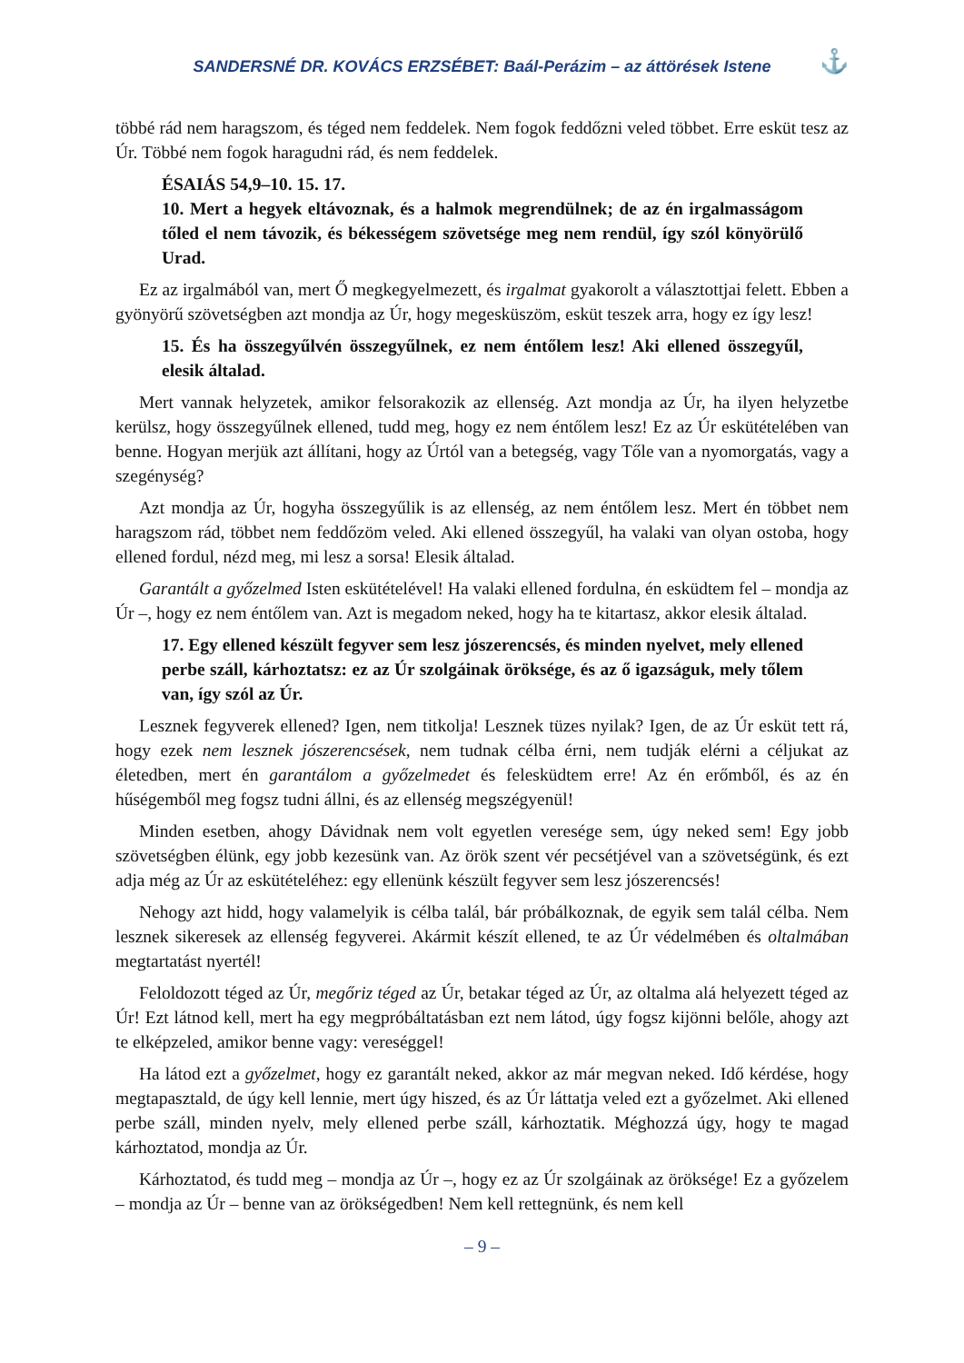SANDERSNÉ DR. KOVÁCS ERZSÉBET: Baál-Perázim – az áttörések Istene ⚓
többé rád nem haragszom, és téged nem feddelek. Nem fogok feddőzni veled többet. Erre esküt tesz az Úr. Többé nem fogok haragudni rád, és nem feddelek.
ÉSAIÁS 54,9–10. 15. 17.
10. Mert a hegyek eltávoznak, és a halmok megrendülnek; de az én irgalmasságom tőled el nem távozik, és békességem szövetsége meg nem rendül, így szól könyörülő Urad.
Ez az irgalmából van, mert Ő megkegyelmezett, és irgalmat gyakorolt a választottjai felett. Ebben a gyönyörű szövetségben azt mondja az Úr, hogy megesküszöm, esküt teszek arra, hogy ez így lesz!
15. És ha összegyűlvén összegyűlnek, ez nem éntőlem lesz! Aki ellened összegyűl, elesik általad.
Mert vannak helyzetek, amikor felsorakozik az ellenség. Azt mondja az Úr, ha ilyen helyzetbe kerülsz, hogy összegyűlnek ellened, tudd meg, hogy ez nem éntőlem lesz! Ez az Úr eskütételében van benne. Hogyan merjük azt állítani, hogy az Úrtól van a betegség, vagy Tőle van a nyomorgatás, vagy a szegénység?
Azt mondja az Úr, hogyha összegyűlik is az ellenség, az nem éntőlem lesz. Mert én többet nem haragszom rád, többet nem feddőzöm veled. Aki ellened összegyűl, ha valaki van olyan ostoba, hogy ellened fordul, nézd meg, mi lesz a sorsa! Elesik általad.
Garantált a győzelmed Isten eskütételével! Ha valaki ellened fordulna, én esküdtem fel – mondja az Úr –, hogy ez nem éntőlem van. Azt is megadom neked, hogy ha te kitartasz, akkor elesik általad.
17. Egy ellened készült fegyver sem lesz jószerencsés, és minden nyelvet, mely ellened perbe száll, kárhoztatsz: ez az Úr szolgáinak öröksége, és az ő igazságuk, mely tőlem van, így szól az Úr.
Lesznek fegyverek ellened? Igen, nem titkolja! Lesznek tüzes nyilak? Igen, de az Úr esküt tett rá, hogy ezek nem lesznek jószerencsések, nem tudnak célba érni, nem tudják elérni a céljukat az életedben, mert én garantálom a győzelmedet és felesküdtem erre! Az én erőmből, és az én hűségemből meg fogsz tudni állni, és az ellenség megszégyenül!
Minden esetben, ahogy Dávidnak nem volt egyetlen veresége sem, úgy neked sem! Egy jobb szövetségben élünk, egy jobb kezesünk van. Az örök szent vér pecsétjével van a szövetségünk, és ezt adja még az Úr az eskütételéhez: egy ellenünk készült fegyver sem lesz jószerencsés!
Nehogy azt hidd, hogy valamelyik is célba talál, bár próbálkoznak, de egyik sem talál célba. Nem lesznek sikeresek az ellenség fegyverei. Akármit készít ellened, te az Úr védelmében és oltalmában megtartatást nyertél!
Feloldozott téged az Úr, megőriz téged az Úr, betakar téged az Úr, az oltalma alá helyezett téged az Úr! Ezt látnod kell, mert ha egy megpróbáltatásban ezt nem látod, úgy fogsz kijönni belőle, ahogy azt te elképzeled, amikor benne vagy: vereséggel!
Ha látod ezt a győzelmet, hogy ez garantált neked, akkor az már megvan neked. Idő kérdése, hogy megtapasztald, de úgy kell lennie, mert úgy hiszed, és az Úr láttatja veled ezt a győzelmet. Aki ellened perbe száll, minden nyelv, mely ellened perbe száll, kárhoztatik. Méghozzá úgy, hogy te magad kárhoztatod, mondja az Úr.
Kárhoztatod, és tudd meg – mondja az Úr –, hogy ez az Úr szolgáinak az öröksége! Ez a győzelem – mondja az Úr – benne van az örökségedben! Nem kell rettegnünk, és nem kell
– 9 –